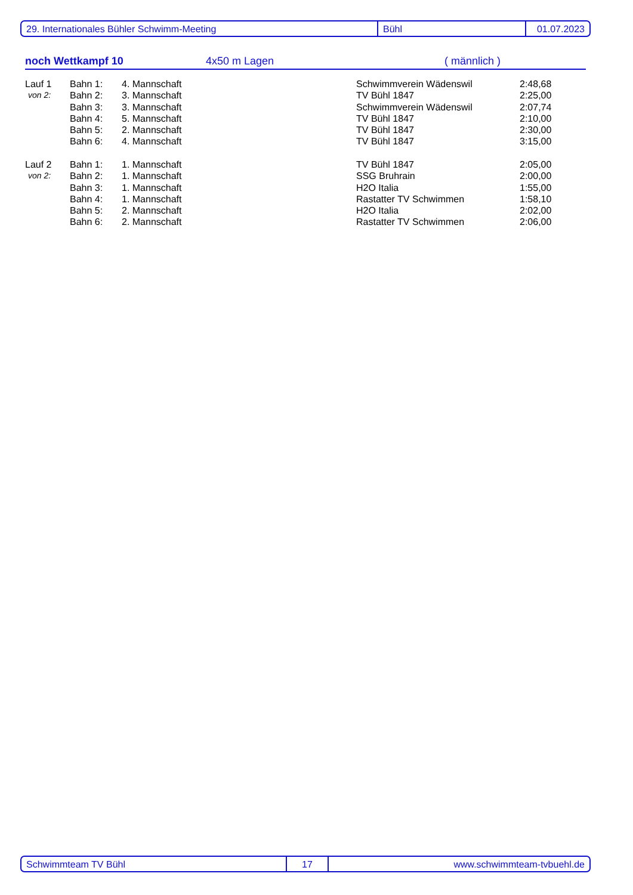29. Internationales Bühler Schwimm-Meeting Bühl 01.07.2023
noch Wettkampf 10 4x50 m Lagen ( männlich )
| Lauf 1 | Bahn 1: | 4. Mannschaft | Schwimmverein Wädenswil | 2:48,68 |
| von 2: | Bahn 2: | 3. Mannschaft | TV Bühl 1847 | 2:25,00 |
| | Bahn 3: | 3. Mannschaft | Schwimmverein Wädenswil | 2:07,74 |
| | Bahn 4: | 5. Mannschaft | TV Bühl 1847 | 2:10,00 |
| | Bahn 5: | 2. Mannschaft | TV Bühl 1847 | 2:30,00 |
| | Bahn 6: | 4. Mannschaft | TV Bühl 1847 | 3:15,00 |
| Lauf 2 | Bahn 1: | 1. Mannschaft | TV Bühl 1847 | 2:05,00 |
| von 2: | Bahn 2: | 1. Mannschaft | SSG Bruhrain | 2:00,00 |
| | Bahn 3: | 1. Mannschaft | H2O Italia | 1:55,00 |
| | Bahn 4: | 1. Mannschaft | Rastatter TV Schwimmen | 1:58,10 |
| | Bahn 5: | 2. Mannschaft | H2O Italia | 2:02,00 |
| | Bahn 6: | 2. Mannschaft | Rastatter TV Schwimmen | 2:06,00 |
Schwimmteam TV Bühl 17 www.schwimmteam-tvbuehl.de